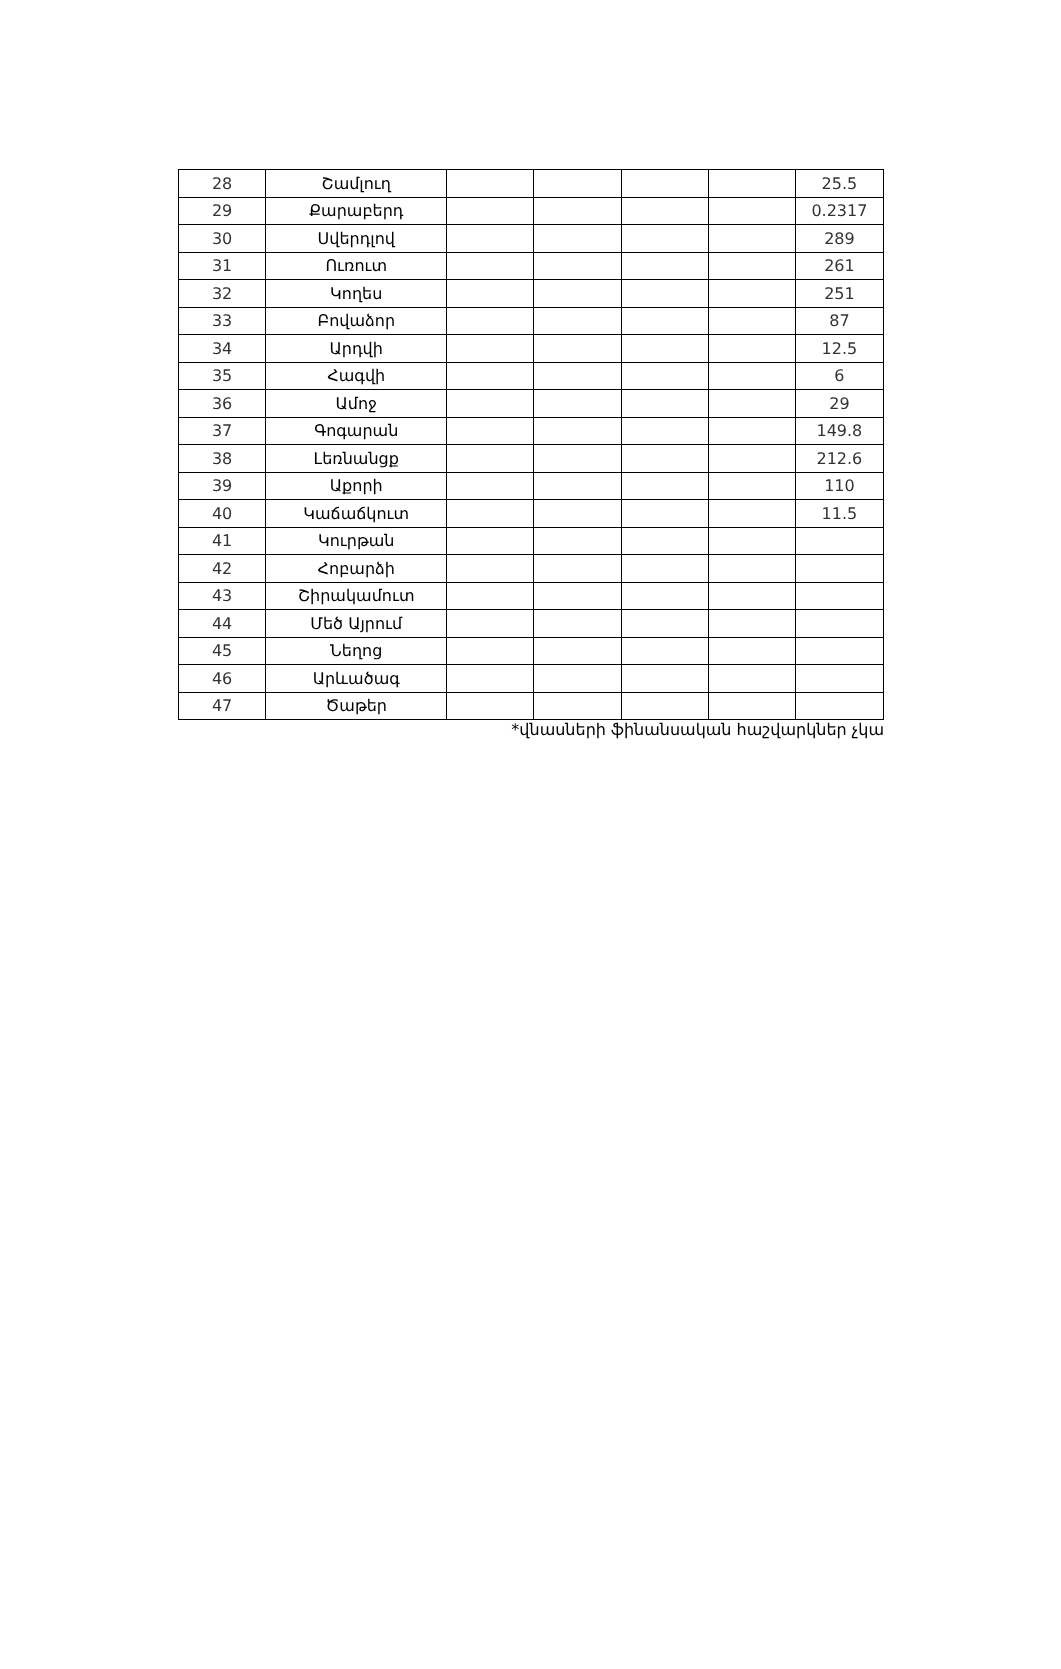| 28 | Շամլուղ | | | | | 25.5 |
| 29 | Քարաբերդ | | | | | 0.2317 |
| 30 | Սվերդլով | | | | | 289 |
| 31 | Ուռուտ | | | | | 261 |
| 32 | Կողես | | | | | 251 |
| 33 | Բովաձոր | | | | | 87 |
| 34 | Արդվի | | | | | 12.5 |
| 35 | Հագվի | | | | | 6 |
| 36 | Ամոջ | | | | | 29 |
| 37 | Գոգարան | | | | | 149.8 |
| 38 | Լեռնանցք | | | | | 212.6 |
| 39 | Աքորի | | | | | 110 |
| 40 | Կաճաճկուտ | | | | | 11.5 |
| 41 | Կուրթան | | | | | |
| 42 | Հոբարձի | | | | | |
| 43 | Շիրակամուտ | | | | | |
| 44 | Մեծ Այրում | | | | | |
| 45 | Նեղոց | | | | | |
| 46 | Արևածագ | | | | | |
| 47 | Ծաթեր | | | | | |
*վնասների ֆինանսական հաշվարկներ չկա